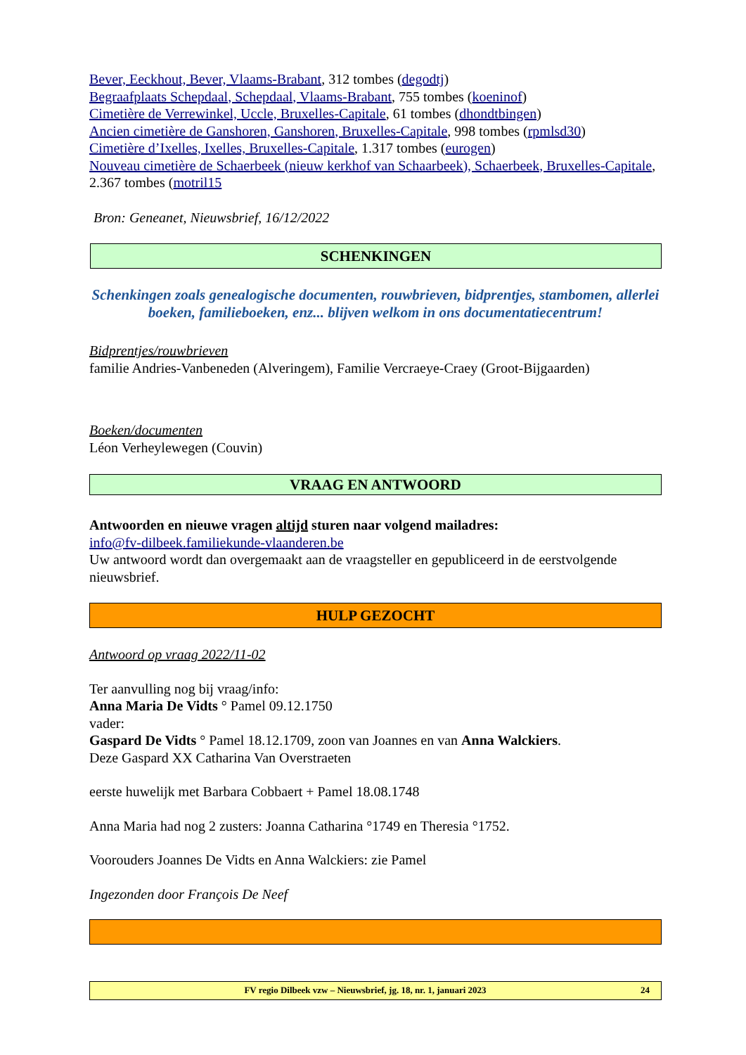Bever, Eeckhout, Bever, Vlaams-Brabant, 312 tombes (degodtj)
Begraafplaats Schepdaal, Schepdaal, Vlaams-Brabant, 755 tombes (koeninof)
Cimetière de Verrewinkel, Uccle, Bruxelles-Capitale, 61 tombes (dhondtbingen)
Ancien cimetière de Ganshoren, Ganshoren, Bruxelles-Capitale, 998 tombes (rpmlsd30)
Cimetière d’Ixelles, Ixelles, Bruxelles-Capitale, 1.317 tombes (eurogen)
Nouveau cimetière de Schaerbeek (nieuw kerkhof van Schaarbeek), Schaerbeek, Bruxelles-Capitale, 2.367 tombes (motril15
Bron: Geneanet, Nieuwsbrief, 16/12/2022
SCHENKINGEN
Schenkingen zoals genealogische documenten, rouwbrieven, bidprentjes, stambomen, allerlei boeken, familieboeken, enz... blijven welkom in ons documentatiecentrum!
Bidprentjes/rouwbrieven
familie Andries-Vanbeneden (Alveringem), Familie Vercraeye-Craey (Groot-Bijgaarden)
Boeken/documenten
Léon Verheylewegen (Couvin)
VRAAG EN ANTWOORD
Antwoorden en nieuwe vragen altijd sturen naar volgend mailadres:
info@fv-dilbeek.familiekunde-vlaanderen.be
Uw antwoord wordt dan overgemaakt aan de vraagsteller en gepubliceerd in de eerstvolgende nieuwsbrief.
HULP GEZOCHT
Antwoord op vraag 2022/11-02
Ter aanvulling nog bij vraag/info:
Anna Maria De Vidts ° Pamel 09.12.1750
vader:
Gaspard De Vidts ° Pamel 18.12.1709, zoon van Joannes en van Anna Walckiers.
Deze Gaspard XX Catharina Van Overstraeten
eerste huwelijk met Barbara Cobbaert + Pamel 18.08.1748
Anna Maria had nog 2 zusters: Joanna Catharina °1749 en Theresia °1752.
Voorouders Joannes De Vidts en Anna Walckiers: zie Pamel
Ingezonden door François De Neef
FV regio Dilbeek vzw – Nieuwsbrief, jg. 18, nr. 1, januari 2023 24